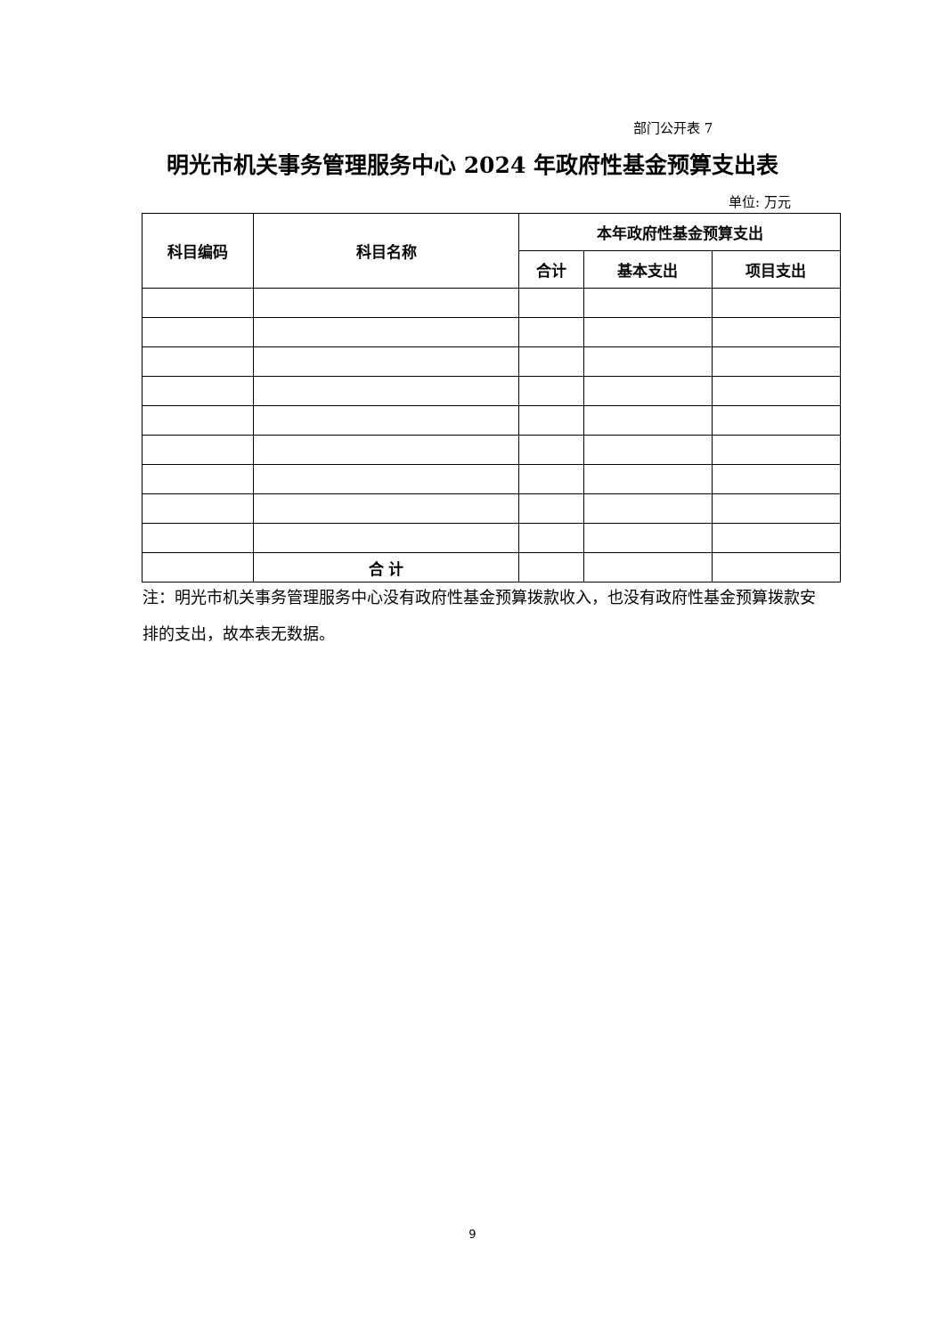部门公开表 7
明光市机关事务管理服务中心 2024 年政府性基金预算支出表
单位: 万元
| 科目编码 | 科目名称 | 本年政府性基金预算支出 | | |
| --- | --- | --- | --- | --- |
| | | 合计 | 基本支出 | 项目支出 |
| | 合 计 | | | |
注：明光市机关事务管理服务中心没有政府性基金预算拨款收入，也没有政府性基金预算拨款安排的支出，故本表无数据。
9